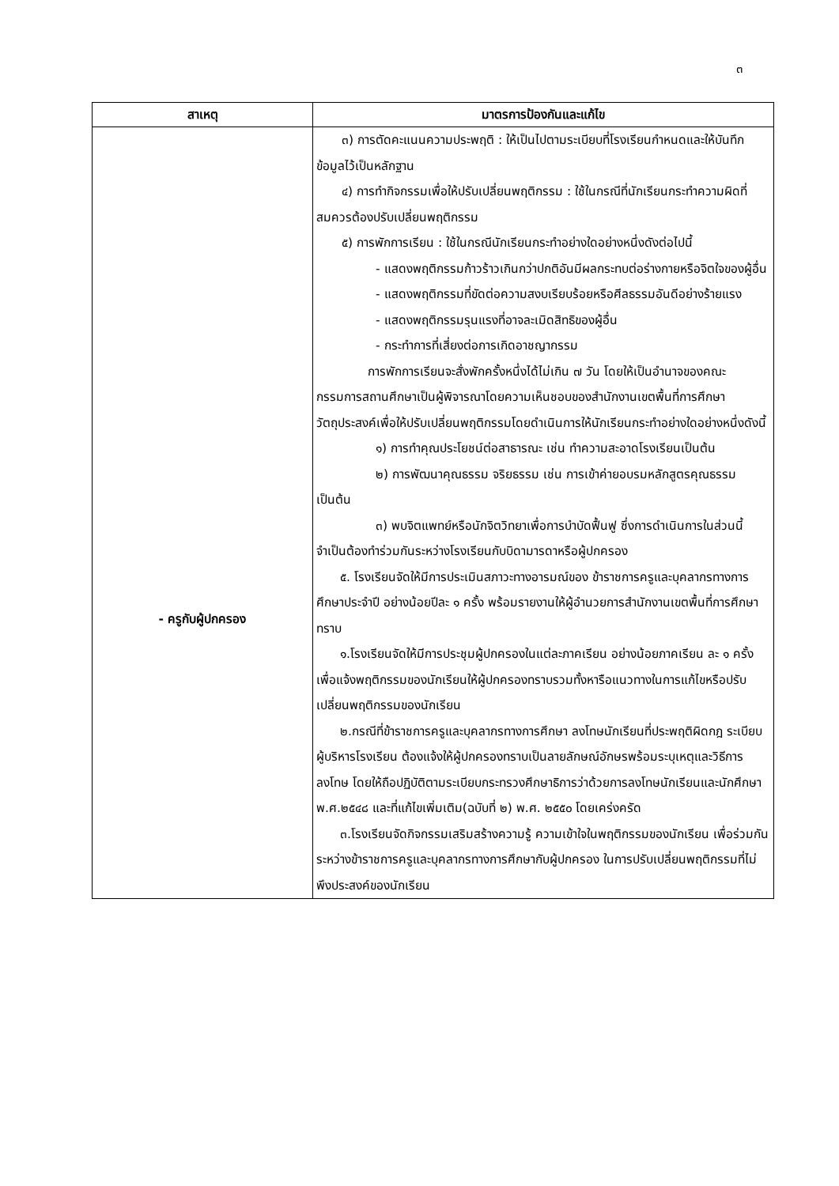๓
| สาเหตุ | มาตรการป้องกันและแก้ไข |
| --- | --- |
| - ครูกับผู้ปกครอง | ๓) การตัดคะแนนความประพฤติ : ให้เป็นไปตามระเบียบที่โรงเรียนกำหนดและให้บันทึกข้อมูลไว้เป็นหลักฐาน ๔) การทำกิจกรรมเพื่อให้ปรับเปลี่ยนพฤติกรรม : ใช้ในกรณีที่นักเรียนกระทำความผิดที่สมควรต้องปรับเปลี่ยนพฤติกรรม ๕) การพักการเรียน : ใช้ในกรณีนักเรียนกระทำอย่างใดอย่างหนึ่งดังต่อไปนี้ - แสดงพฤติกรรมก้าวร้าวเกินกว่าปกติอันมีผลกระทบต่อร่างกายหรือจิตใจของผู้อื่น - แสดงพฤติกรรมที่ขัดต่อความสงบเรียบร้อยหรือศีลธรรมอันดีอย่างร้ายแรง - แสดงพฤติกรรมรุนแรงที่อาจละเมิดสิทธิของผู้อื่น - กระทำการที่เสี่ยงต่อการเกิดอาชญากรรม การพักการเรียนจะสั่งพักครั้งหนึ่งได้ไม่เกิน ๗ วัน โดยให้เป็นอำนาจของคณะกรรมการสถานศึกษาเป็นผู้พิจารณาโดยความเห็นชอบของสำนักงานเขตพื้นที่การศึกษา วัตถุประสงค์เพื่อให้ปรับเปลี่ยนพฤติกรรมโดยดำเนินการให้นักเรียนกระทำอย่างใดอย่างหนึ่งดังนี้ ๑) การทำคุณประโยชน์ต่อสาธารณะ เช่น ทำความสะอาดโรงเรียนเป็นต้น ๒) การพัฒนาคุณธรรม จริยธรรม เช่น การเข้าค่ายอบรมหลักสูตรคุณธรรม เป็นต้น ๓) พบจิตแพทย์หรือนักจิตวิทยาเพื่อการบำบัดฟื้นฟู ซึ่งการดำเนินการในส่วนนี้จำเป็นต้องทำร่วมกันระหว่างโรงเรียนกับบิดามารดาหรือผู้ปกครอง ๕. โรงเรียนจัดให้มีการประเมินสภาวะทางอารมณ์ของ ข้าราชการครูและบุคลากรทางการศึกษาประจำปี อย่างน้อยปีละ ๑ ครั้ง พร้อมรายงานให้ผู้อำนวยการสำนักงานเขตพื้นที่การศึกษาทราบ ๑.โรงเรียนจัดให้มีการประชุมผู้ปกครองในแต่ละภาคเรียน อย่างน้อยภาคเรียน ละ ๑ ครั้ง เพื่อแจ้งพฤติกรรมของนักเรียนให้ผู้ปกครองทราบรวมทั้งหารือแนวทางในการแก้ไขหรือปรับเปลี่ยนพฤติกรรมของนักเรียน ๒.กรณีที่ข้าราชการครูและบุคลากรทางการศึกษา ลงโทษนักเรียนที่ประพฤติผิดกฎ ระเบียบ ผู้บริหารโรงเรียน ต้องแจ้งให้ผู้ปกครองทราบเป็นลายลักษณ์อักษรพร้อมระบุเหตุและวิธีการลงโทษ โดยให้ถือปฏิบัติตามระเบียบกระทรวงศึกษาธิการว่าด้วยการลงโทษนักเรียนและนักศึกษา พ.ศ.๒๕๔๘ และที่แก้ไขเพิ่มเติม(ฉบับที่ ๒) พ.ศ. ๒๕๕๐ โดยเคร่งครัด ๓.โรงเรียนจัดกิจกรรมเสริมสร้างความรู้ ความเข้าใจในพฤติกรรมของนักเรียน เพื่อร่วมกันระหว่างข้าราชการครูและบุคลากรทางการศึกษากับผู้ปกครอง ในการปรับเปลี่ยนพฤติกรรมที่ไม่พึงประสงค์ของนักเรียน |